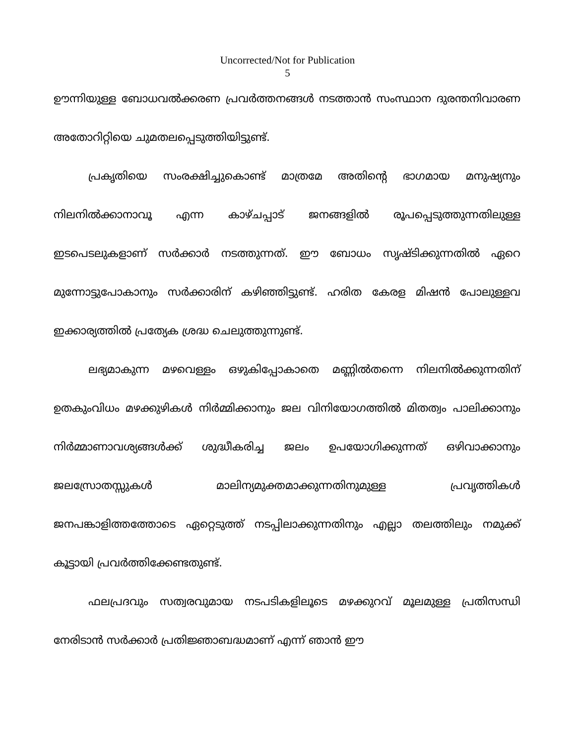Uncorrected/Not for Publication
5
ഊന്നിയുള്ള ബോധവൽക്കരണ പ്രവർത്തനങ്ങൾ നടത്താൻ സംസ്ഥാന ദുരന്തനിവാരണ അതോറിറ്റിയെ ചുമതലപ്പെടുത്തിയിട്ടുണ്ട്.
പ്രകൃതിയെ സംരക്ഷിച്ചുകൊണ്ട് മാത്രമേ അതിന്റെ ഭാഗമായ മനുഷ്യനും നിലനിൽക്കാനാവൂ എന്ന കാഴ്ചപ്പാട് ജനങ്ങളിൽ രൂപപ്പെടുത്തുന്നതിലുള്ള ഇടപെടലുകളാണ് സർക്കാർ നടത്തുന്നത്. ഈ ബോധം സൃഷ്ടിക്കുന്നതിൽ ഏറെ മുന്നോട്ടുപോകാനും സർക്കാരിന് കഴിഞ്ഞിട്ടുണ്ട്. ഹരിത കേരള മിഷൻ പോലുള്ളവ ഇക്കാര്യത്തിൽ പ്രത്യേക ശ്രദ്ധ ചെലുത്തുന്നുണ്ട്.
ലഭ്യമാകുന്ന മഴവെള്ളം ഒഴുകിപ്പോകാതെ മണ്ണിൽതന്നെ നിലനിൽക്കുന്നതിന് ഉതകുംവിധം മഴക്കുഴികൾ നിർമ്മിക്കാനും ജല വിനിയോഗത്തിൽ മിതത്വം പാലിക്കാനും നിർമ്മാണാവശ്യങ്ങൾക്ക് ശുദ്ധീകരിച്ച ജലം ഉപയോഗിക്കുന്നത് ഒഴിവാക്കാനും ജലസ്രോതസ്സുകൾ മാലിന്യമുക്തമാക്കുന്നതിനുമുള്ള പ്രവൃത്തികൾ ജനപങ്കാളിത്തത്തോടെ ഏറ്റെടുത്ത് നടപ്പിലാക്കുന്നതിനും എല്ലാ തലത്തിലും നമുക്ക് കൂട്ടായി പ്രവർത്തിക്കേണ്ടതുണ്ട്.
ഫലപ്രദവും സത്വരവുമായ നടപടികളിലൂടെ മഴക്കുറവ് മൂലമുള്ള പ്രതിസന്ധി നേരിടാൻ സർക്കാർ പ്രതിജ്ഞാബദ്ധമാണ് എന്ന് ഞാൻ ഈ